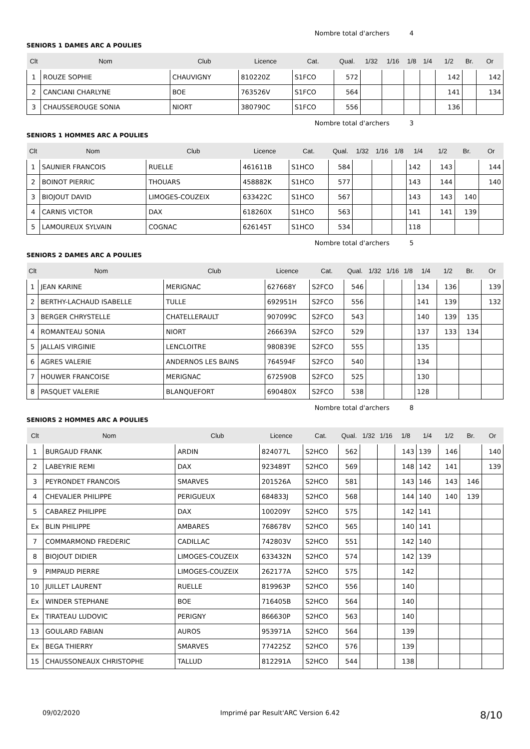Nombre total d'archers 4
SENIORS 1 DAMES ARC A POULIES
| Clt | Nom | Club | Licence | Cat. | Qual. | 1/32 | 1/16 | 1/8 | 1/4 | 1/2 | Br. | Or |
| --- | --- | --- | --- | --- | --- | --- | --- | --- | --- | --- | --- | --- |
| 1 | ROUZE SOPHIE | CHAUVIGNY | 810220Z | S1FCO | 572 | | | | | 142 | | 142 |
| 2 | CANCIANI CHARLYNE | BOE | 763526V | S1FCO | 564 | | | | | 141 | | 134 |
| 3 | CHAUSSEROUGE SONIA | NIORT | 380790C | S1FCO | 556 | | | | | 136 | | |
Nombre total d'archers 3
SENIORS 1 HOMMES ARC A POULIES
| Clt | Nom | Club | Licence | Cat. | Qual. | 1/32 | 1/16 | 1/8 | 1/4 | 1/2 | Br. | Or |
| --- | --- | --- | --- | --- | --- | --- | --- | --- | --- | --- | --- | --- |
| 1 | SAUNIER FRANCOIS | RUELLE | 461611B | S1HCO | 584 | | | | 142 | 143 | | 144 |
| 2 | BOINOT PIERRIC | THOUARS | 458882K | S1HCO | 577 | | | | 143 | 144 | | 140 |
| 3 | BIOJOUT DAVID | LIMOGES-COUZEIX | 633422C | S1HCO | 567 | | | | 143 | 143 | 140 | |
| 4 | CARNIS VICTOR | DAX | 618260X | S1HCO | 563 | | | | 141 | 141 | 139 | |
| 5 | LAMOUREUX SYLVAIN | COGNAC | 626145T | S1HCO | 534 | | | | 118 | | | |
Nombre total d'archers 5
SENIORS 2 DAMES ARC A POULIES
| Clt | Nom | Club | Licence | Cat. | Qual. | 1/32 | 1/16 | 1/8 | 1/4 | 1/2 | Br. | Or |
| --- | --- | --- | --- | --- | --- | --- | --- | --- | --- | --- | --- | --- |
| 1 | JEAN KARINE | MERIGNAC | 627668Y | S2FCO | 546 | | | | 134 | 136 | | 139 |
| 2 | BERTHY-LACHAUD ISABELLE | TULLE | 692951H | S2FCO | 556 | | | | 141 | 139 | | 132 |
| 3 | BERGER CHRYSTELLE | CHATELLERAULT | 907099C | S2FCO | 543 | | | | 140 | 139 | 135 | |
| 4 | ROMANTEAU SONIA | NIORT | 266639A | S2FCO | 529 | | | | 137 | 133 | 134 | |
| 5 | JALLAIS VIRGINIE | LENCLOITRE | 980839E | S2FCO | 555 | | | | 135 | | | |
| 6 | AGRES VALERIE | ANDERNOS LES BAINS | 764594F | S2FCO | 540 | | | | 134 | | | |
| 7 | HOUWER FRANCOISE | MERIGNAC | 672590B | S2FCO | 525 | | | | 130 | | | |
| 8 | PASQUET VALERIE | BLANQUEFORT | 690480X | S2FCO | 538 | | | | 128 | | | |
Nombre total d'archers 8
SENIORS 2 HOMMES ARC A POULIES
| Clt | Nom | Club | Licence | Cat. | Qual. | 1/32 | 1/16 | 1/8 | 1/4 | 1/2 | Br. | Or |
| --- | --- | --- | --- | --- | --- | --- | --- | --- | --- | --- | --- | --- |
| 1 | BURGAUD FRANK | ARDIN | 824077L | S2HCO | 562 | | | 143 | 139 | 146 | | 140 |
| 2 | LABEYRIE REMI | DAX | 923489T | S2HCO | 569 | | | 148 | 142 | 141 | | 139 |
| 3 | PEYRONDET FRANCOIS | SMARVES | 201526A | S2HCO | 581 | | | 143 | 146 | 143 | 146 | |
| 4 | CHEVALIER PHILIPPE | PERIGUEUX | 684833J | S2HCO | 568 | | | 144 | 140 | 140 | 139 | |
| 5 | CABAREZ PHILIPPE | DAX | 100209Y | S2HCO | 575 | | | 142 | 141 | | | |
| Ex | BLIN PHILIPPE | AMBARES | 768678V | S2HCO | 565 | | | 140 | 141 | | | |
| 7 | COMMARMOND FREDERIC | CADILLAC | 742803V | S2HCO | 551 | | | 142 | 140 | | | |
| 8 | BIOJOUT DIDIER | LIMOGES-COUZEIX | 633432N | S2HCO | 574 | | | 142 | 139 | | | |
| 9 | PIMPAUD PIERRE | LIMOGES-COUZEIX | 262177A | S2HCO | 575 | | | 142 | | | | |
| 10 | JUILLET LAURENT | RUELLE | 819963P | S2HCO | 556 | | | 140 | | | | |
| Ex | WINDER STEPHANE | BOE | 716405B | S2HCO | 564 | | | 140 | | | | |
| Ex | TIRATEAU LUDOVIC | PERIGNY | 866630P | S2HCO | 563 | | | 140 | | | | |
| 13 | GOULARD FABIAN | AUROS | 953971A | S2HCO | 564 | | | 139 | | | | |
| Ex | BEGA THIERRY | SMARVES | 774225Z | S2HCO | 576 | | | 139 | | | | |
| 15 | CHAUSSONEAUX CHRISTOPHE | TALLUD | 812291A | S2HCO | 544 | | | 138 | | | | |
09/02/2020 Imprimé par Result'ARC Version 6.42 8/10